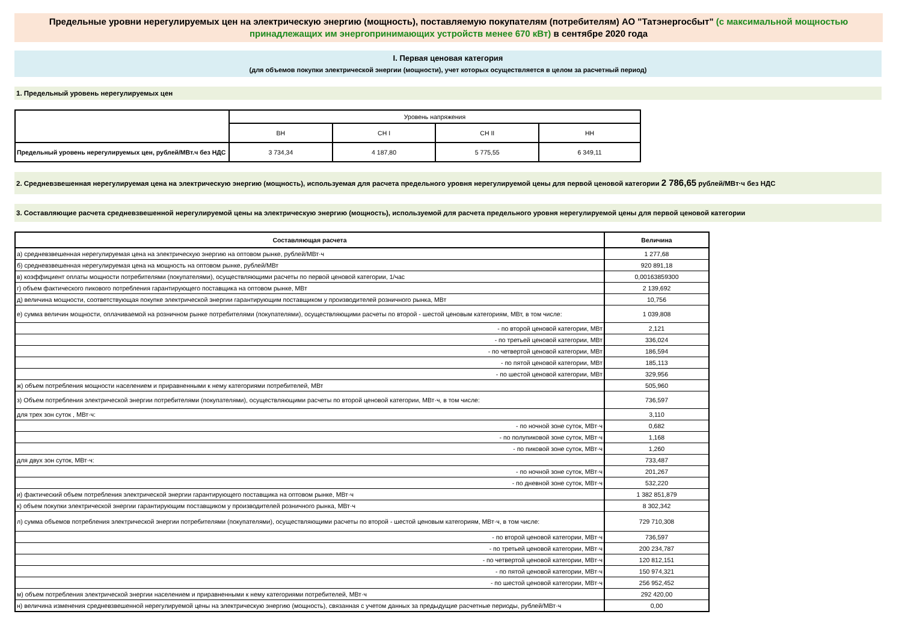Предельные уровни нерегулируемых цен на электрическую энергию (мощность), поставляемую покупателям (потребителям) АО "Татэнергосбыт" (с максимальной мощностью принадлежащих им энергопринимающих устройств менее 670 кВт) в сентябре 2020 года
I. Первая ценовая категория
(для объемов покупки электрической энергии (мощности), учет которых осуществляется в целом за расчетный период)
1. Предельный уровень нерегулируемых цен
| | Уровень напряжения | | | |
| --- | --- | --- | --- | --- |
| | ВН | СН I | СН II | НН |
| Предельный уровень нерегулируемых цен, рублей/МВт.ч без НДС | 3 734,34 | 4 187,80 | 5 775,55 | 6 349,11 |
2. Средневзвешенная нерегулируемая цена на электрическую энергию (мощность), используемая для расчета предельного уровня нерегулируемой цены для первой ценовой категории 2 786,65 рублей/МВт·ч без НДС
3. Составляющие расчета средневзвешенной нерегулируемой цены на электрическую энергию (мощность), используемой для расчета предельного уровня нерегулируемой цены для первой ценовой категории
| Составляющая расчета | Величина |
| а) средневзвешенная нерегулируемая цена на электрическую энергию на оптовом рынке, рублей/МВт·ч | 1 277,68 |
| б) средневзвешенная нерегулируемая цена на мощность на оптовом рынке, рублей/МВт | 920 891,18 |
| в) коэффициент оплаты мощности потребителями (покупателями), осуществляющими расчеты по первой ценовой категории, 1/час | 0,00163859300 |
| г) объем фактического пикового потребления гарантирующего поставщика на оптовом рынке, МВт | 2 139,692 |
| д) величина мощности, соответствующая покупке электрической энергии гарантирующим поставщиком у производителей розничного рынка, МВт | 10,756 |
| е) сумма величин мощности, оплачиваемой на розничном рынке потребителями (покупателями), осуществляющими расчеты по второй - шестой ценовым категориям, МВт, в том числе: | 1 039,808 |
| - по второй ценовой категории, МВт | 2,121 |
| - по третьей ценовой категории, МВт | 336,024 |
| - по четвертой ценовой категории, МВт | 186,594 |
| - по пятой ценовой категории, МВт | 185,113 |
| - по шестой ценовой категории, МВт | 329,956 |
| ж) объем потребления мощности населением и приравненными к нему категориями потребителей, МВт | 505,960 |
| з) Объем потребления электрической энергии потребителями (покупателями), осуществляющими расчеты по второй ценовой категории, МВт·ч, в том числе: | 736,597 |
| для трех зон суток , МВт·ч: | 3,110 |
| - по ночной зоне суток, МВт·ч | 0,682 |
| - по полупиковой зоне суток, МВт·ч | 1,168 |
| - по пиковой зоне суток, МВт·ч | 1,260 |
| для двух зон суток, МВт·ч: | 733,487 |
| - по ночной зоне суток, МВт·ч | 201,267 |
| - по дневной зоне суток, МВт·ч | 532,220 |
| и) фактический объем потребления электрической энергии гарантирующего поставщика на оптовом рынке, МВт·ч | 1 382 851,879 |
| к) объем покупки электрической энергии гарантирующим поставщиком у производителей розничного рынка, МВт·ч | 8 302,342 |
| л) сумма объемов потребления электрической энергии потребителями (покупателями), осуществляющими расчеты по второй - шестой ценовым категориям, МВт·ч, в том числе: | 729 710,308 |
| - по второй ценовой категории, МВт·ч | 736,597 |
| - по третьей ценовой категории, МВт·ч | 200 234,787 |
| - по четвертой ценовой категории, МВт·ч | 120 812,151 |
| - по пятой ценовой категории, МВт·ч | 150 974,321 |
| - по шестой ценовой категории, МВт·ч | 256 952,452 |
| м) объем потребления электрической энергии населением и приравненными к нему категориями потребителей, МВт·ч | 292 420,00 |
| н) величина изменения средневзвешенной нерегулируемой цены на электрическую энергию (мощность), связанная с учетом данных за предыдущие расчетные периоды, рублей/МВт·ч | 0,00 |